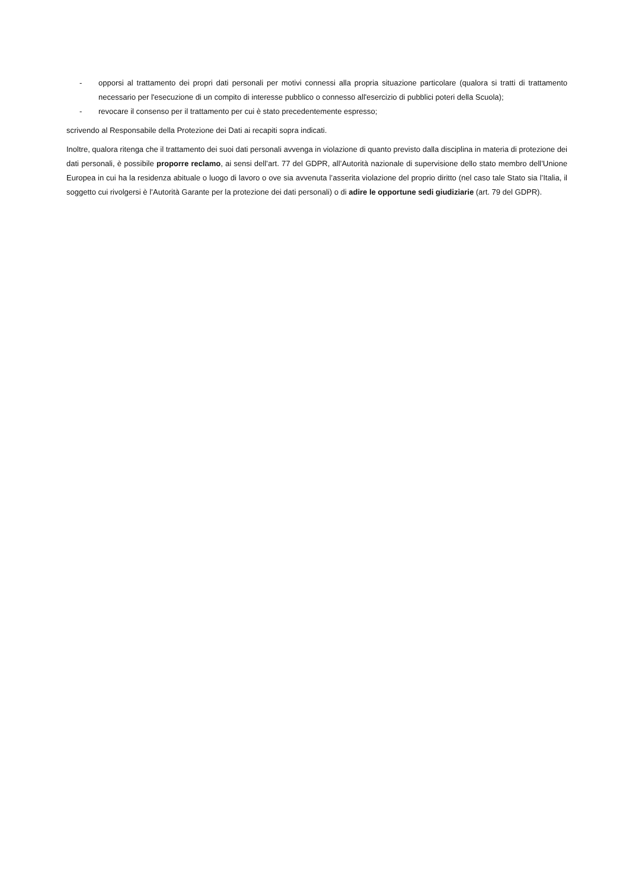- opporsi al trattamento dei propri dati personali per motivi connessi alla propria situazione particolare (qualora si tratti di trattamento necessario per l'esecuzione di un compito di interesse pubblico o connesso all'esercizio di pubblici poteri della Scuola);
- revocare il consenso per il trattamento per cui è stato precedentemente espresso;
scrivendo al Responsabile della Protezione dei Dati ai recapiti sopra indicati.
Inoltre, qualora ritenga che il trattamento dei suoi dati personali avvenga in violazione di quanto previsto dalla disciplina in materia di protezione dei dati personali, è possibile proporre reclamo, ai sensi dell’art. 77 del GDPR, all’Autorità nazionale di supervisione dello stato membro dell’Unione Europea in cui ha la residenza abituale o luogo di lavoro o ove sia avvenuta l’asserita violazione del proprio diritto (nel caso tale Stato sia l’Italia, il soggetto cui rivolgersi è l’Autorità Garante per la protezione dei dati personali) o di adire le opportune sedi giudiziarie (art. 79 del GDPR).